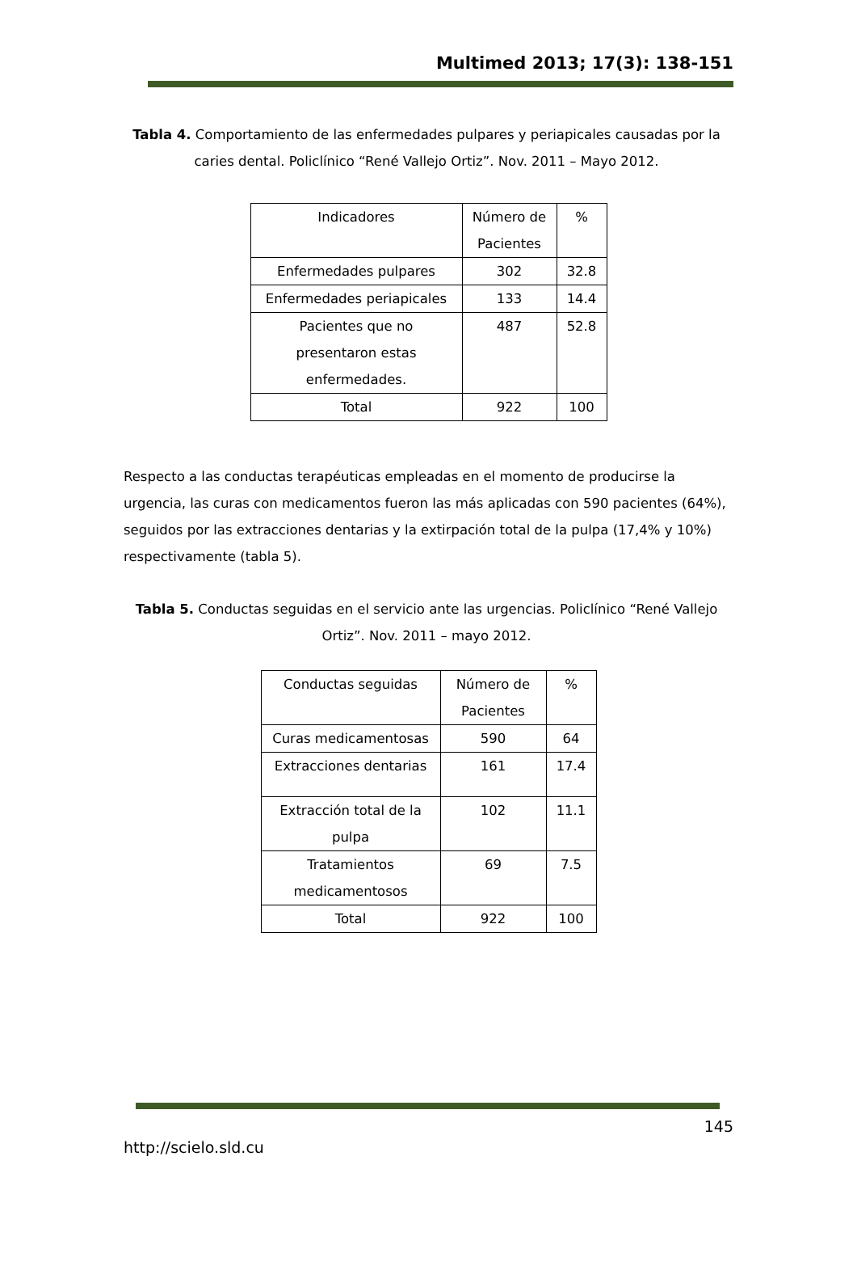Multimed 2013; 17(3): 138-151
Tabla 4. Comportamiento de las enfermedades pulpares y periapicales causadas por la caries dental. Policlínico “René Vallejo Ortiz”. Nov. 2011 – Mayo 2012.
| Indicadores | Número de Pacientes | % |
| Enfermedades pulpares | 302 | 32.8 |
| Enfermedades periapicales | 133 | 14.4 |
| Pacientes que no presentaron estas enfermedades. | 487 | 52.8 |
| Total | 922 | 100 |
Respecto a las conductas terapéuticas empleadas en el momento de producirse la urgencia, las curas con medicamentos fueron las más aplicadas con 590 pacientes (64%), seguidos por las extracciones dentarias y la extirpación total de la pulpa (17,4% y 10%) respectivamente (tabla 5).
Tabla 5. Conductas seguidas en el servicio ante las urgencias. Policlínico “René Vallejo Ortiz”. Nov. 2011 – mayo 2012.
| Conductas seguidas | Número de Pacientes | % |
| Curas medicamentosas | 590 | 64 |
| Extracciones dentarias | 161 | 17.4 |
| Extracción total de la pulpa | 102 | 11.1 |
| Tratamientos medicamentosos | 69 | 7.5 |
| Total | 922 | 100 |
145
http://scielo.sld.cu